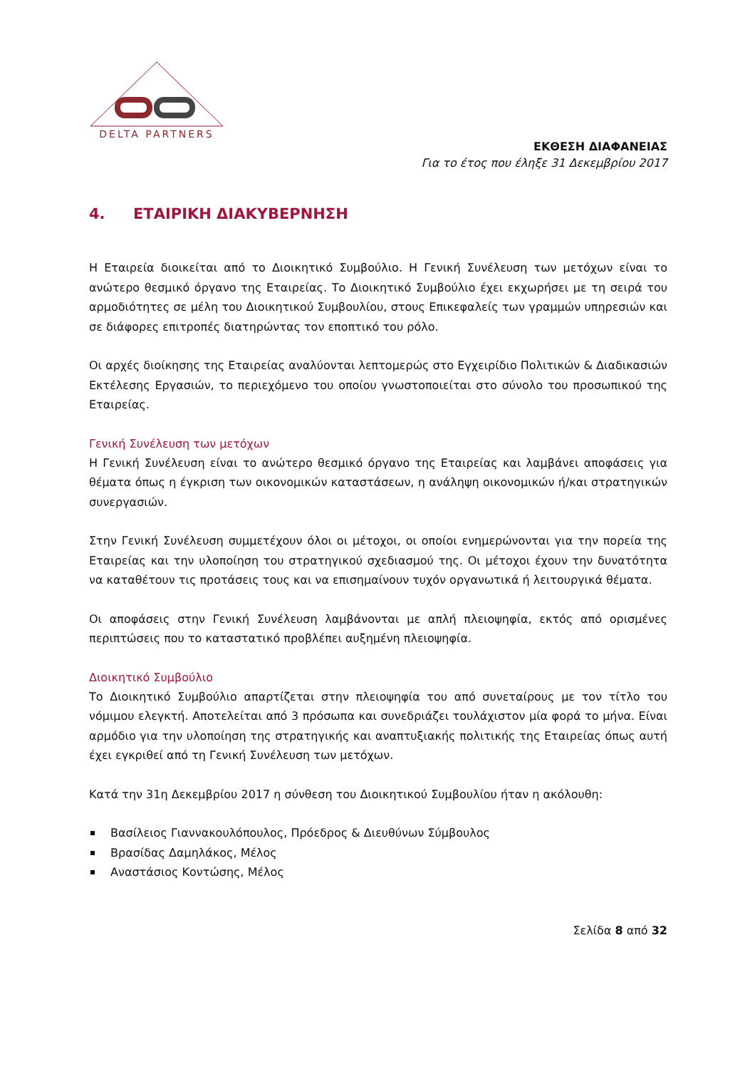DELTA PARTNERS
ΕΚΘΕΣΗ ΔΙΑΦΑΝΕΙΑΣ
Για το έτος που έληξε 31 Δεκεμβρίου 2017
4. ΕΤΑΙΡΙΚΗ ΔΙΑΚΥΒΕΡΝΗΣΗ
Η Εταιρεία διοικείται από το Διοικητικό Συμβούλιο. Η Γενική Συνέλευση των μετόχων είναι το ανώτερο θεσμικό όργανο της Εταιρείας. Το Διοικητικό Συμβούλιο έχει εκχωρήσει με τη σειρά του αρμοδιότητες σε μέλη του Διοικητικού Συμβουλίου, στους Επικεφαλείς των γραμμών υπηρεσιών και σε διάφορες επιτροπές διατηρώντας τον εποπτικό του ρόλο.
Οι αρχές διοίκησης της Εταιρείας αναλύονται λεπτομερώς στο Εγχειρίδιο Πολιτικών & Διαδικασιών Εκτέλεσης Εργασιών, το περιεχόμενο του οποίου γνωστοποιείται στο σύνολο του προσωπικού της Εταιρείας.
Γενική Συνέλευση των μετόχων
Η Γενική Συνέλευση είναι το ανώτερο θεσμικό όργανο της Εταιρείας και λαμβάνει αποφάσεις για θέματα όπως η έγκριση των οικονομικών καταστάσεων, η ανάληψη οικονομικών ή/και στρατηγικών συνεργασιών.
Στην Γενική Συνέλευση συμμετέχουν όλοι οι μέτοχοι, οι οποίοι ενημερώνονται για την πορεία της Εταιρείας και την υλοποίηση του στρατηγικού σχεδιασμού της. Οι μέτοχοι έχουν την δυνατότητα να καταθέτουν τις προτάσεις τους και να επισημαίνουν τυχόν οργανωτικά ή λειτουργικά θέματα.
Οι αποφάσεις στην Γενική Συνέλευση λαμβάνονται με απλή πλειοψηφία, εκτός από ορισμένες περιπτώσεις που το καταστατικό προβλέπει αυξημένη πλειοψηφία.
Διοικητικό Συμβούλιο
Το Διοικητικό Συμβούλιο απαρτίζεται στην πλειοψηφία του από συνεταίρους με τον τίτλο του νόμιμου ελεγκτή. Αποτελείται από 3 πρόσωπα και συνεδριάζει τουλάχιστον μία φορά το μήνα. Είναι αρμόδιο για την υλοποίηση της στρατηγικής και αναπτυξιακής πολιτικής της Εταιρείας όπως αυτή έχει εγκριθεί από τη Γενική Συνέλευση των μετόχων.
Κατά την 31η Δεκεμβρίου 2017 η σύνθεση του Διοικητικού Συμβουλίου ήταν η ακόλουθη:
Βασίλειος Γιαννακουλόπουλος, Πρόεδρος & Διευθύνων Σύμβουλος
Βρασίδας Δαμηλάκος, Μέλος
Αναστάσιος Κοντώσης, Μέλος
Σελίδα 8 από 32